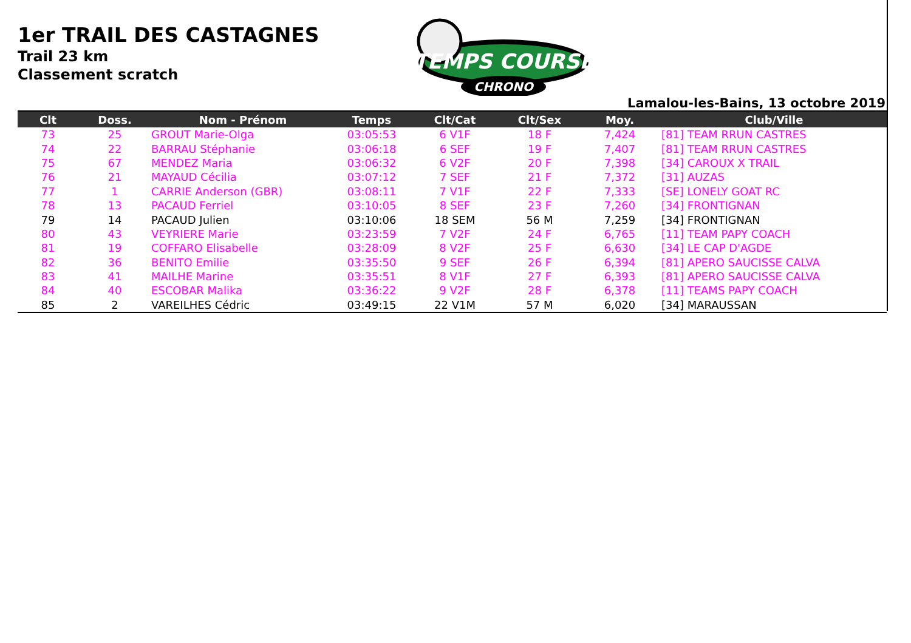1er TRAIL DES CASTAGNES
Trail 23 km
Classement scratch
TEMPS COURSE
CHRONO
Lamalou-les-Bains, 13 octobre 2019
| Clt | Doss. | Nom - Prénom | Temps | Clt/Cat | Clt/Sex | Moy. | Club/Ville |
| --- | --- | --- | --- | --- | --- | --- | --- |
| 73 | 25 | GROUT Marie-Olga | 03:05:53 | 6 V1F | 18 F | 7,424 | [81] TEAM RRUN CASTRES |
| 74 | 22 | BARRAU Stéphanie | 03:06:18 | 6 SEF | 19 F | 7,407 | [81] TEAM RRUN CASTRES |
| 75 | 67 | MENDEZ Maria | 03:06:32 | 6 V2F | 20 F | 7,398 | [34] CAROUX X TRAIL |
| 76 | 21 | MAYAUD Cécilia | 03:07:12 | 7 SEF | 21 F | 7,372 | [31] AUZAS |
| 77 | 1 | CARRIE Anderson (GBR) | 03:08:11 | 7 V1F | 22 F | 7,333 | [SE] LONELY GOAT RC |
| 78 | 13 | PACAUD Ferriel | 03:10:05 | 8 SEF | 23 F | 7,260 | [34] FRONTIGNAN |
| 79 | 14 | PACAUD Julien | 03:10:06 | 18 SEM | 56 M | 7,259 | [34] FRONTIGNAN |
| 80 | 43 | VEYRIERE Marie | 03:23:59 | 7 V2F | 24 F | 6,765 | [11] TEAM PAPY COACH |
| 81 | 19 | COFFARO Elisabelle | 03:28:09 | 8 V2F | 25 F | 6,630 | [34] LE CAP D'AGDE |
| 82 | 36 | BENITO Emilie | 03:35:50 | 9 SEF | 26 F | 6,394 | [81] APERO SAUCISSE CALVA |
| 83 | 41 | MAILHE Marine | 03:35:51 | 8 V1F | 27 F | 6,393 | [81] APERO SAUCISSE CALVA |
| 84 | 40 | ESCOBAR Malika | 03:36:22 | 9 V2F | 28 F | 6,378 | [11] TEAMS PAPY COACH |
| 85 | 2 | VAREILHES Cédric | 03:49:15 | 22 V1M | 57 M | 6,020 | [34] MARAUSSAN |